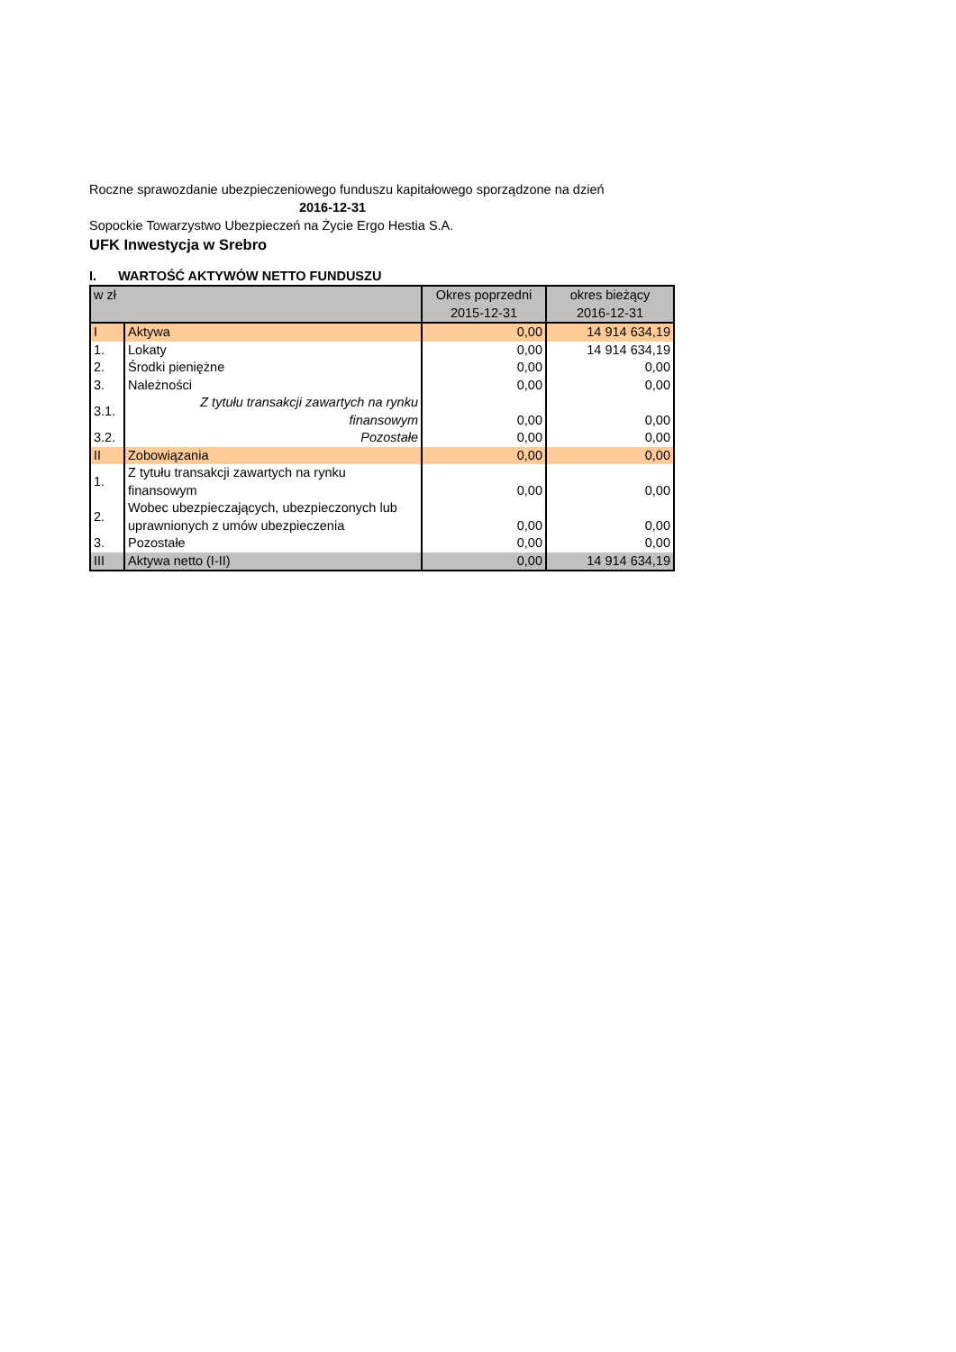Roczne sprawozdanie ubezpieczeniowego funduszu kapitałowego sporządzone na dzień
2016-12-31
Sopockie Towarzystwo Ubezpieczeń na Życie Ergo Hestia S.A.
UFK Inwestycja w Srebro
I. WARTOŚĆ AKTYWÓW NETTO FUNDUSZU
| w zł | | Okres poprzedni 2015-12-31 | okres bieżący 2016-12-31 |
| --- | --- | --- | --- |
| I | Aktywa | 0,00 | 14 914 634,19 |
| 1. | Lokaty | 0,00 | 14 914 634,19 |
| 2. | Środki pieniężne | 0,00 | 0,00 |
| 3. | Należności | 0,00 | 0,00 |
| 3.1. | Z tytułu transakcji zawartych na rynku finansowym | 0,00 | 0,00 |
| 3.2. | Pozostałe | 0,00 | 0,00 |
| II | Zobowiązania | 0,00 | 0,00 |
| 1. | Z tytułu transakcji zawartych na rynku finansowym | 0,00 | 0,00 |
| 2. | Wobec ubezpieczających, ubezpieczonych lub uprawnionych z umów ubezpieczenia | 0,00 | 0,00 |
| 3. | Pozostałe | 0,00 | 0,00 |
| III | Aktywa netto (I-II) | 0,00 | 14 914 634,19 |